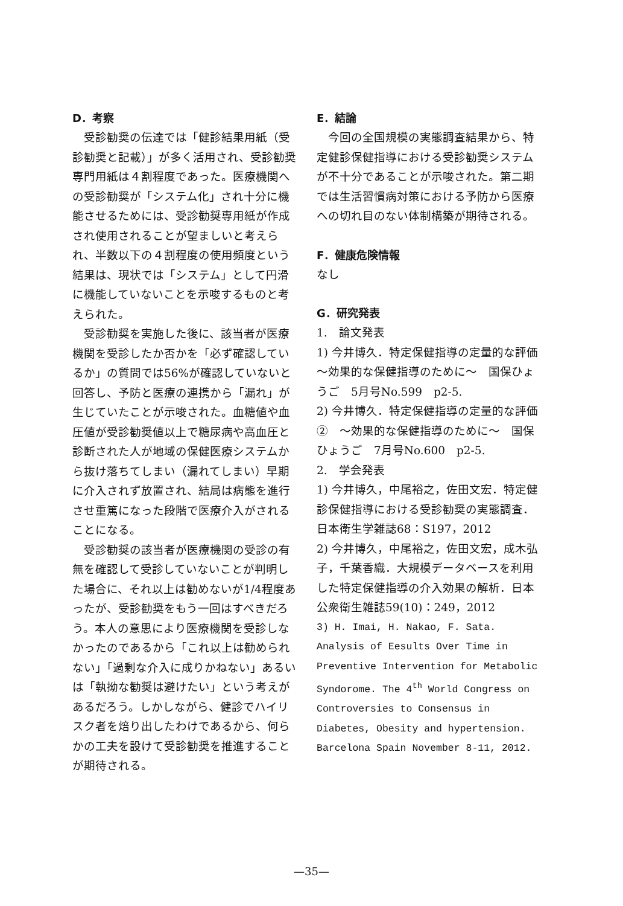D．考察
受診勧奨の伝達では「健診結果用紙（受診勧奨と記載）」が多く活用され、受診勧奨専門用紙は４割程度であった。医療機関への受診勧奨が「システム化」され十分に機能させるためには、受診勧奨専用紙が作成され使用されることが望ましいと考えられ、半数以下の４割程度の使用頻度という結果は、現状では「システム」として円滑に機能していないことを示唆するものと考えられた。
受診勧奨を実施した後に、該当者が医療機関を受診したか否かを「必ず確認しているか」の質問では56%が確認していないと回答し、予防と医療の連携から「漏れ」が生じていたことが示唆された。血糖値や血圧値が受診勧奨値以上で糖尿病や高血圧と診断された人が地域の保健医療システムから抜け落ちてしまい（漏れてしまい）早期に介入されず放置され、結局は病態を進行させ重篤になった段階で医療介入がされることになる。
受診勧奨の該当者が医療機関の受診の有無を確認して受診していないことが判明した場合に、それ以上は勧めないが1/4程度あったが、受診勧奨をもう一回はすべきだろう。本人の意思により医療機関を受診しなかったのであるから「これ以上は勧められない」「過剰な介入に成りかねない」あるいは「執拗な勧奨は避けたい」という考えがあるだろう。しかしながら、健診でハイリスク者を焙り出したわけであるから、何らかの工夫を設けて受診勧奨を推進することが期待される。
E．結論
今回の全国規模の実態調査結果から、特定健診保健指導における受診勧奨システムが不十分であることが示唆された。第二期では生活習慣病対策における予防から医療への切れ目のない体制構築が期待される。
F．健康危険情報
なし
G．研究発表
1.　論文発表
1) 今井博久．特定保健指導の定量的な評価　～効果的な保健指導のために～　国保ひょうご　5月号No.599　p2-5.
2) 今井博久．特定保健指導の定量的な評価②　～効果的な保健指導のために～　国保ひょうご　7月号No.600　p2-5.
2.　学会発表
1) 今井博久，中尾裕之，佐田文宏．特定健診保健指導における受診勧奨の実態調査．日本衛生学雑誌68：S197，2012
2) 今井博久，中尾裕之，佐田文宏，成木弘子，千葉香織．大規模データベースを利用した特定保健指導の介入効果の解析．日本公衆衛生雑誌59(10)：249，2012
3) H. Imai, H. Nakao, F. Sata. Analysis of Eesults Over Time in Preventive Intervention for Metabolic Syndorome. The 4<sup>th</sup> World Congress on Controversies to Consensus in Diabetes, Obesity and hypertension. Barcelona Spain November 8-11, 2012.
—35—